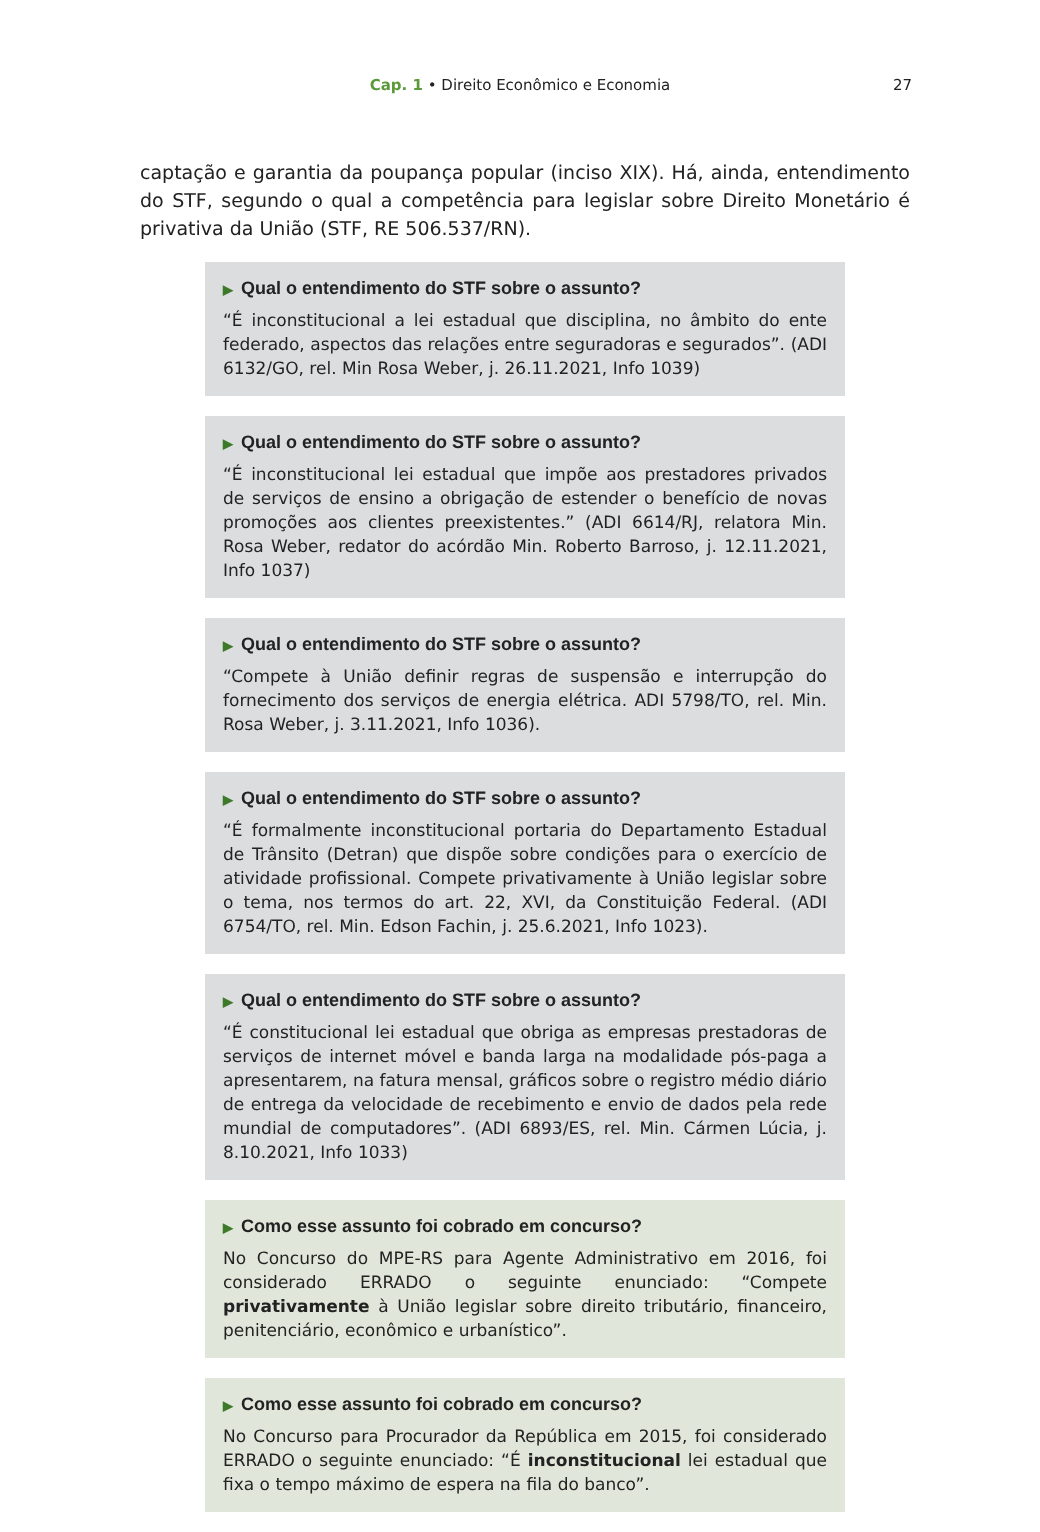Cap. 1 • Direito Econômico e Economia
27
captação e garantia da poupança popular (inciso XIX). Há, ainda, entendimento do STF, segundo o qual a competência para legislar sobre Direito Monetário é privativa da União (STF, RE 506.537/RN).
▶ Qual o entendimento do STF sobre o assunto?
“É inconstitucional a lei estadual que disciplina, no âmbito do ente federado, aspectos das relações entre seguradoras e segurados”. (ADI 6132/GO, rel. Min Rosa Weber, j. 26.11.2021, Info 1039)
▶ Qual o entendimento do STF sobre o assunto?
“É inconstitucional lei estadual que impõe aos prestadores privados de serviços de ensino a obrigação de estender o benefício de novas promoções aos clientes preexistentes.” (ADI 6614/RJ, relatora Min. Rosa Weber, redator do acórdão Min. Roberto Barroso, j. 12.11.2021, Info 1037)
▶ Qual o entendimento do STF sobre o assunto?
“Compete à União definir regras de suspensão e interrupção do fornecimento dos serviços de energia elétrica. ADI 5798/TO, rel. Min. Rosa Weber, j. 3.11.2021, Info 1036).
▶ Qual o entendimento do STF sobre o assunto?
“É formalmente inconstitucional portaria do Departamento Estadual de Trânsito (Detran) que dispõe sobre condições para o exercício de atividade profissional. Compete privativamente à União legislar sobre o tema, nos termos do art. 22, XVI, da Constituição Federal. (ADI 6754/TO, rel. Min. Edson Fachin, j. 25.6.2021, Info 1023).
▶ Qual o entendimento do STF sobre o assunto?
“É constitucional lei estadual que obriga as empresas prestadoras de serviços de internet móvel e banda larga na modalidade pós-paga a apresentarem, na fatura mensal, gráficos sobre o registro médio diário de entrega da velocidade de recebimento e envio de dados pela rede mundial de computadores”. (ADI 6893/ES, rel. Min. Cármen Lúcia, j. 8.10.2021, Info 1033)
▶ Como esse assunto foi cobrado em concurso?
No Concurso do MPE-RS para Agente Administrativo em 2016, foi considerado ERRADO o seguinte enunciado: “Compete privativamente à União legislar sobre direito tributário, financeiro, penitenciário, econômico e urbanístico”.
▶ Como esse assunto foi cobrado em concurso?
No Concurso para Procurador da República em 2015, foi considerado ERRADO o seguinte enunciado: “É inconstitucional lei estadual que fixa o tempo máximo de espera na fila do banco”.